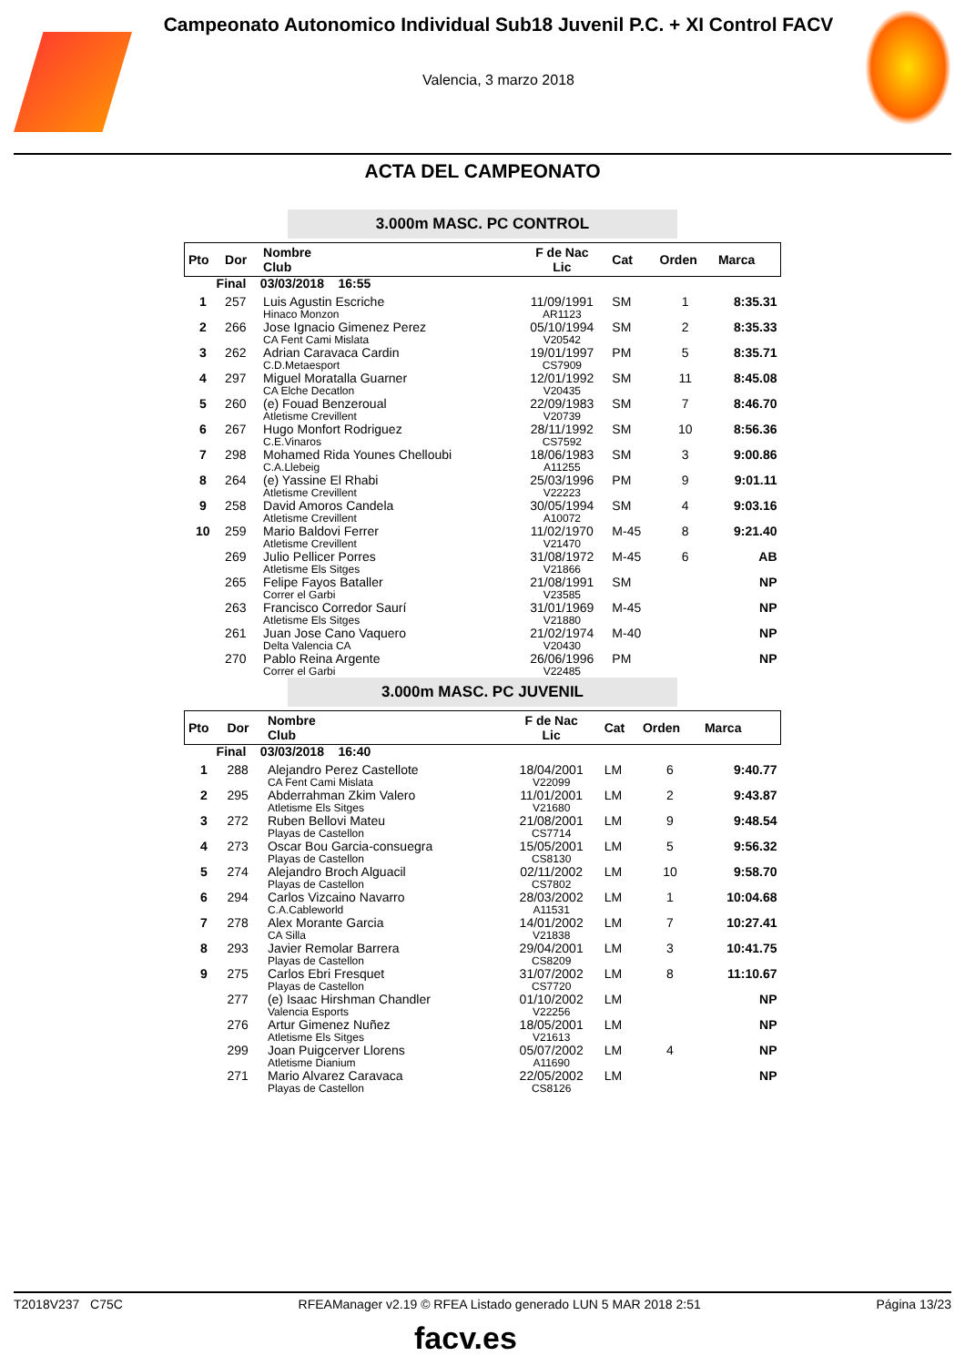Campeonato Autonomico Individual Sub18 Juvenil P.C. + XI Control FACV
Valencia, 3 marzo 2018
ACTA DEL CAMPEONATO
3.000m MASC. PC CONTROL
| Pto | Dor | Nombre Club | F de Nac Lic | Cat | Orden | Marca |
| --- | --- | --- | --- | --- | --- | --- |
| Final 03/03/2018 16:55 | | | | | | |
| 1 | 257 | Luis Agustin Escriche Hinaco Monzon | 11/09/1991 AR1123 | SM | 1 | 8:35.31 |
| 2 | 266 | Jose Ignacio Gimenez Perez CA Fent Cami Mislata | 05/10/1994 V20542 | SM | 2 | 8:35.33 |
| 3 | 262 | Adrian Caravaca Cardin C.D.Metaesport | 19/01/1997 CS7909 | PM | 5 | 8:35.71 |
| 4 | 297 | Miguel Moratalla Guarner CA Elche Decatlon | 12/01/1992 V20435 | SM | 11 | 8:45.08 |
| 5 | 260 | (e) Fouad Benzeroual Atletisme Crevillent | 22/09/1983 V20739 | SM | 7 | 8:46.70 |
| 6 | 267 | Hugo Monfort Rodriguez C.E.Vinaros | 28/11/1992 CS7592 | SM | 10 | 8:56.36 |
| 7 | 298 | Mohamed Rida Younes Chelloubi C.A.Llebeig | 18/06/1983 A11255 | SM | 3 | 9:00.86 |
| 8 | 264 | (e) Yassine El Rhabi Atletisme Crevillent | 25/03/1996 V22223 | PM | 9 | 9:01.11 |
| 9 | 258 | David Amoros Candela Atletisme Crevillent | 30/05/1994 A10072 | SM | 4 | 9:03.16 |
| 10 | 259 | Mario Baldovi Ferrer Atletisme Crevillent | 11/02/1970 V21470 | M-45 | 8 | 9:21.40 |
| | 269 | Julio Pellicer Porres Atletisme Els Sitges | 31/08/1972 V21866 | M-45 | 6 | AB |
| | 265 | Felipe Fayos Bataller Correr el Garbi | 21/08/1991 V23585 | SM | | NP |
| | 263 | Francisco Corredor Saurí Atletisme Els Sitges | 31/01/1969 V21880 | M-45 | | NP |
| | 261 | Juan Jose Cano Vaquero Delta Valencia CA | 21/02/1974 V20430 | M-40 | | NP |
| | 270 | Pablo Reina Argente Correr el Garbi | 26/06/1996 V22485 | PM | | NP |
3.000m MASC. PC JUVENIL
| Pto | Dor | Nombre Club | F de Nac Lic | Cat | Orden | Marca |
| --- | --- | --- | --- | --- | --- | --- |
| Final 03/03/2018 16:40 | | | | | | |
| 1 | 288 | Alejandro Perez Castellote CA Fent Cami Mislata | 18/04/2001 V22099 | LM | 6 | 9:40.77 |
| 2 | 295 | Abderrahman Zkim Valero Atletisme Els Sitges | 11/01/2001 V21680 | LM | 2 | 9:43.87 |
| 3 | 272 | Ruben Bellovi Mateu Playas de Castellon | 21/08/2001 CS7714 | LM | 9 | 9:48.54 |
| 4 | 273 | Oscar Bou Garcia-consuegra Playas de Castellon | 15/05/2001 CS8130 | LM | 5 | 9:56.32 |
| 5 | 274 | Alejandro Broch Alguacil Playas de Castellon | 02/11/2002 CS7802 | LM | 10 | 9:58.70 |
| 6 | 294 | Carlos Vizcaino Navarro C.A.Cableworld | 28/03/2002 A11531 | LM | 1 | 10:04.68 |
| 7 | 278 | Alex Morante Garcia CA Silla | 14/01/2002 V21838 | LM | 7 | 10:27.41 |
| 8 | 293 | Javier Remolar Barrera Playas de Castellon | 29/04/2001 CS8209 | LM | 3 | 10:41.75 |
| 9 | 275 | Carlos Ebri Fresquet Playas de Castellon | 31/07/2002 CS7720 | LM | 8 | 11:10.67 |
| | 277 | (e) Isaac Hirshman Chandler Valencia Esports | 01/10/2002 V22256 | LM | | NP |
| | 276 | Artur Gimenez Nuñez Atletisme Els Sitges | 18/05/2001 V21613 | LM | | NP |
| | 299 | Joan Puigcerver Llorens Atletisme Dianium | 05/07/2002 A11690 | LM | 4 | NP |
| | 271 | Mario Alvarez Caravaca Playas de Castellon | 22/05/2002 CS8126 | LM | | NP |
T2018V237 C75C RFEAManager v2.19 © RFEA Listado generado LUN 5 MAR 2018 2:51 Página 13/23
facv.es